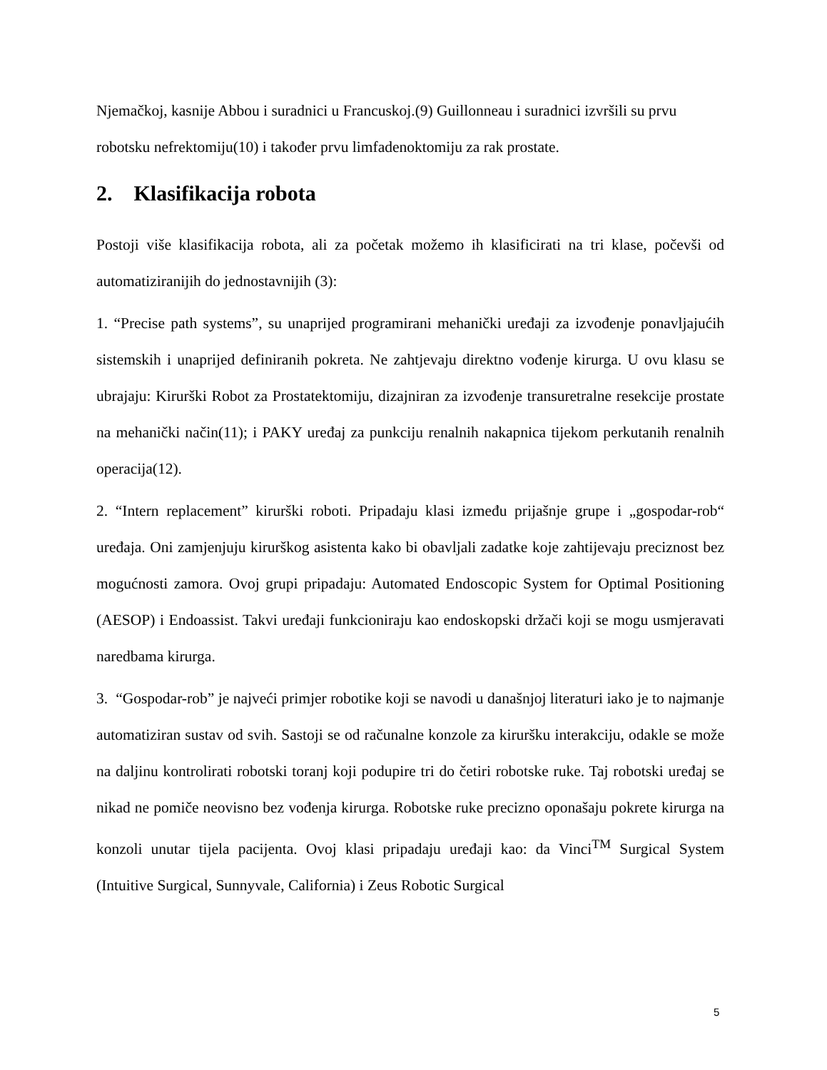Njemačkoj, kasnije Abbou i suradnici u Francuskoj.(9) Guillonneau i suradnici izvršili su prvu robotsku nefrektomiju(10) i također prvu limfadenoktomiju za rak prostate.
2. Klasifikacija robota
Postoji više klasifikacija robota, ali za početak možemo ih klasificirati na tri klase, počevši od automatiziranijih do jednostavnijih (3):
1. “Precise path systems”, su unaprijed programirani mehanički uređaji za izvođenje ponavljajućih sistemskih i unaprijed definiranih pokreta. Ne zahtjevaju direktno vođenje kirurga. U ovu klasu se ubrajaju: Kirurški Robot za Prostatektomiju, dizajniran za izvođenje transuretralne resekcije prostate na mehanički način(11); i PAKY uređaj za punkciju renalnih nakapnica tijekom perkutanih renalnih operacija(12).
2. “Intern replacement” kirurški roboti. Pripadaju klasi između prijašnje grupe i „gospodar-rob“ uređaja. Oni zamjenjuju kirurškog asistenta kako bi obavljali zadatke koje zahtijevaju preciznost bez mogućnosti zamora. Ovoj grupi pripadaju: Automated Endoscopic System for Optimal Positioning (AESOP) i Endoassist. Takvi uređaji funkcioniraju kao endoskopski držači koji se mogu usmjeravati naredbama kirurga.
3. “Gospodar-rob” je najveći primjer robotike koji se navodi u današnjoj literaturi iako je to najmanje automatiziran sustav od svih. Sastoji se od računalne konzole za kiruršku interakciju, odakle se može na daljinu kontrolirati robotski toranj koji podupire tri do četiri robotske ruke. Taj robotski uređaj se nikad ne pomiče neovisno bez vođenja kirurga. Robotske ruke precizno oponašaju pokrete kirurga na konzoli unutar tijela pacijenta. Ovoj klasi pripadaju uređaji kao: da Vinci<sup>TM</sup> Surgical System (Intuitive Surgical, Sunnyvale, California) i Zeus Robotic Surgical
5